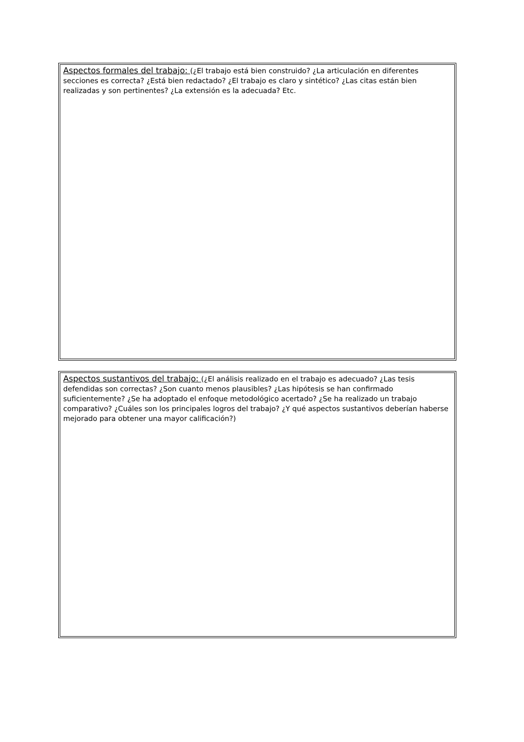Aspectos formales del trabajo: (¿El trabajo está bien construido? ¿La articulación en diferentes secciones es correcta? ¿Está bien redactado? ¿El trabajo es claro y sintético? ¿Las citas están bien realizadas y son pertinentes? ¿La extensión es la adecuada? Etc.
Aspectos sustantivos del trabajo: (¿El análisis realizado en el trabajo es adecuado? ¿Las tesis defendidas son correctas? ¿Son cuanto menos plausibles? ¿Las hipótesis se han confirmado suficientemente? ¿Se ha adoptado el enfoque metodológico acertado? ¿Se ha realizado un trabajo comparativo? ¿Cuáles son los principales logros del trabajo? ¿Y qué aspectos sustantivos deberían haberse mejorado para obtener una mayor calificación?)